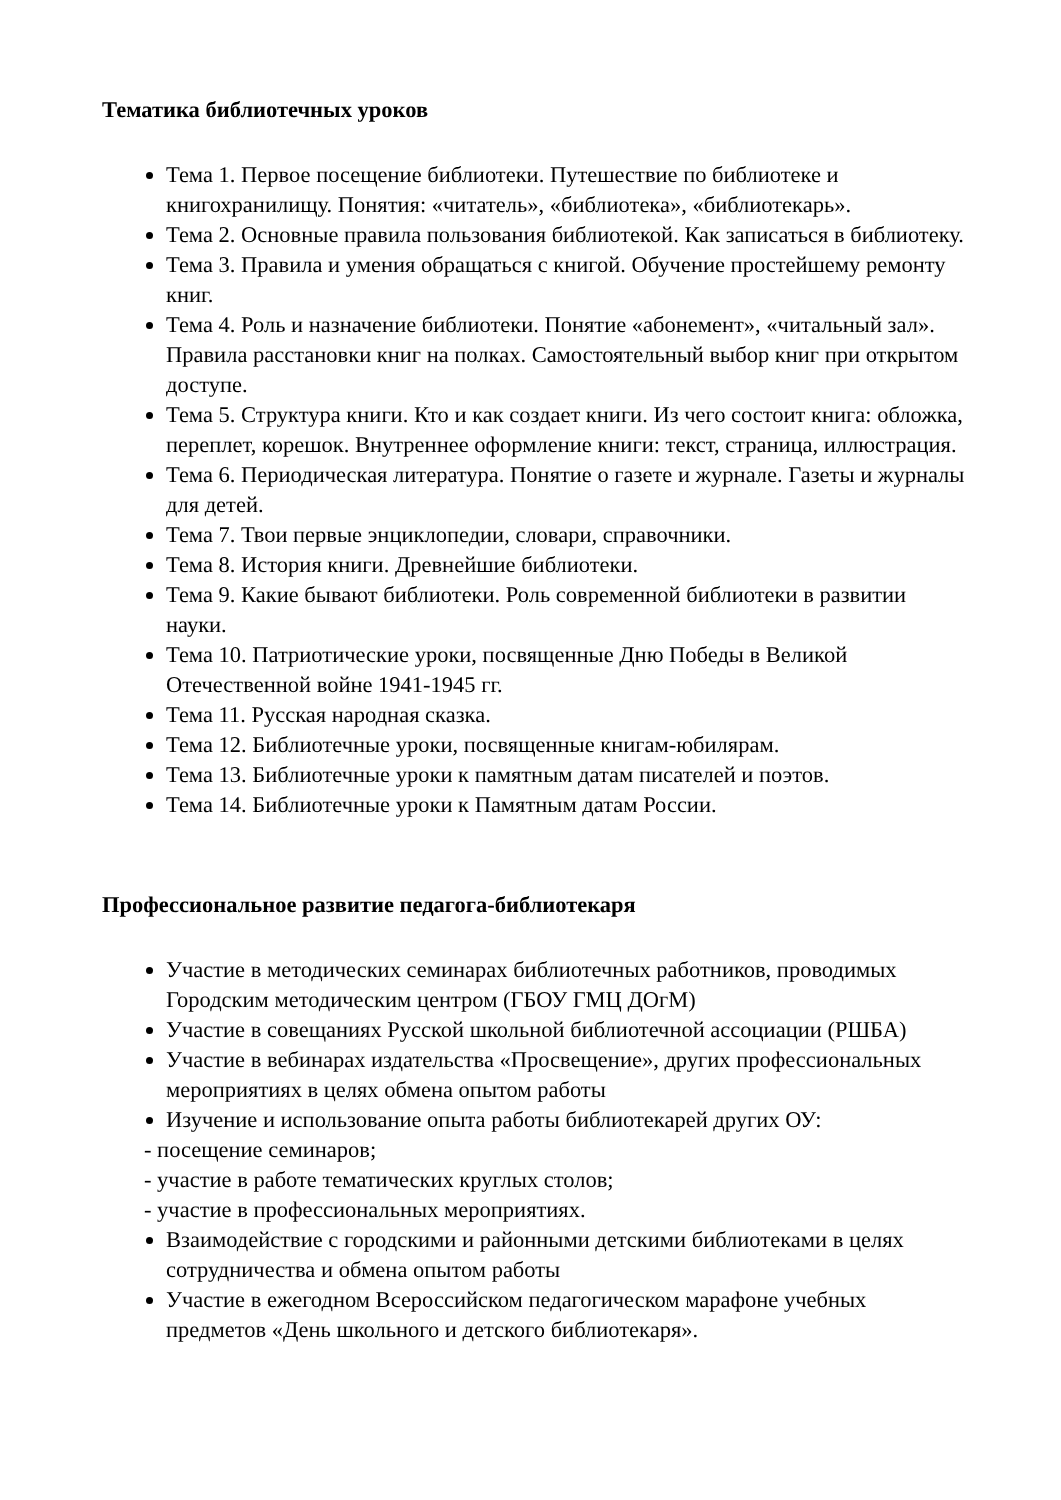Тематика библиотечных уроков
Тема 1. Первое посещение библиотеки. Путешествие по библиотеке и книгохранилищу. Понятия: «читатель», «библиотека», «библиотекарь».
Тема 2. Основные правила пользования библиотекой. Как записаться в библиотеку.
Тема 3. Правила и умения обращаться с книгой. Обучение простейшему ремонту книг.
Тема 4. Роль и назначение библиотеки. Понятие «абонемент», «читальный зал». Правила расстановки книг на полках. Самостоятельный выбор книг при открытом доступе.
Тема 5. Структура книги. Кто и как создает книги. Из чего состоит книга: обложка, переплет, корешок. Внутреннее оформление книги: текст, страница, иллюстрация.
Тема 6. Периодическая литература. Понятие о газете и журнале. Газеты и журналы для детей.
Тема 7. Твои первые энциклопедии, словари, справочники.
Тема 8. История книги. Древнейшие библиотеки.
Тема 9. Какие бывают библиотеки. Роль современной библиотеки в развитии науки.
Тема 10. Патриотические уроки, посвященные Дню Победы в Великой Отечественной войне 1941-1945 гг.
Тема 11. Русская народная сказка.
Тема 12. Библиотечные уроки, посвященные книгам-юбилярам.
Тема 13. Библиотечные уроки к памятным датам писателей и поэтов.
Тема 14. Библиотечные уроки к Памятным датам России.
Профессиональное развитие педагога-библиотекаря
Участие в методических семинарах библиотечных работников, проводимых Городским методическим центром (ГБОУ ГМЦ ДОгМ)
Участие в совещаниях Русской школьной библиотечной ассоциации (РШБА)
Участие в вебинарах издательства «Просвещение», других профессиональных мероприятиях в целях обмена опытом работы
Изучение и использование опыта работы библиотекарей других ОУ:
- посещение семинаров;
- участие в работе тематических круглых столов;
- участие в профессиональных мероприятиях.
Взаимодействие с городскими и районными детскими библиотеками в целях сотрудничества и обмена опытом работы
Участие в ежегодном Всероссийском педагогическом марафоне учебных предметов «День школьного и детского библиотекаря».